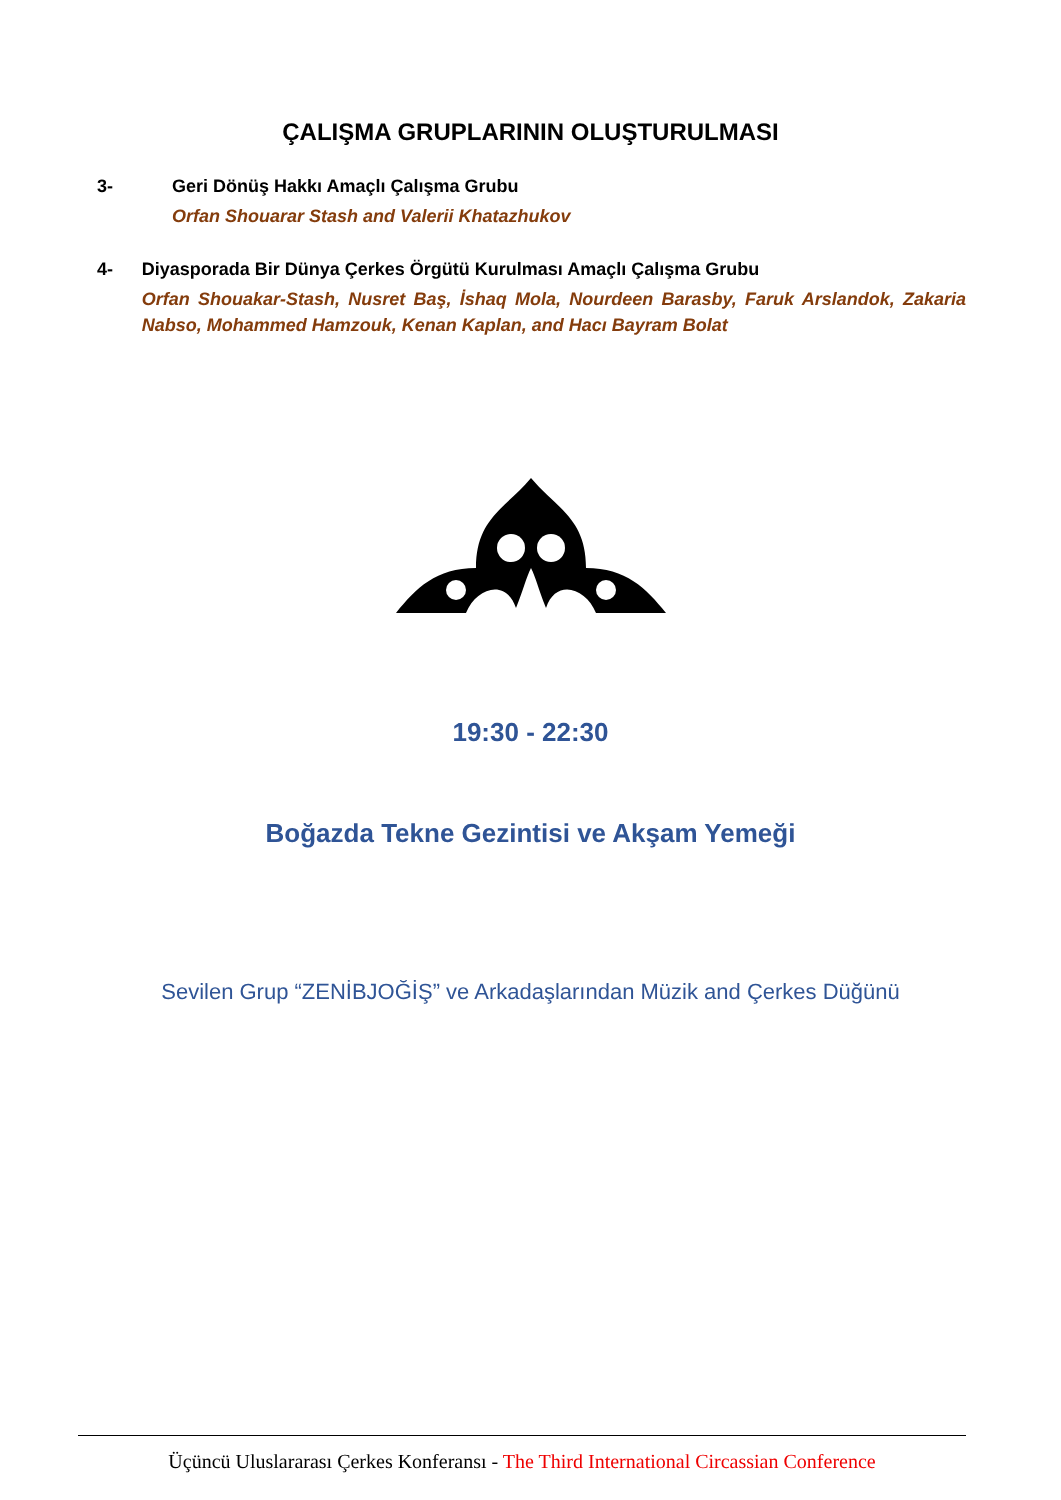ÇALIŞMA GRUPLARININ OLUŞTURULMASI
3- Geri Dönüş Hakkı Amaçlı Çalışma Grubu
Orfan Shouarar Stash and Valerii Khatazhukov
4- Diyasporada Bir Dünya Çerkes Örgütü Kurulması Amaçlı Çalışma Grubu
Orfan Shouakar-Stash, Nusret Baş, İshaq Mola, Nourdeen Barasby, Faruk Arslandok, Zakaria Nabso, Mohammed Hamzouk, Kenan Kaplan, and Hacı Bayram Bolat
19:30 - 22:30
Boğazda Tekne Gezintisi ve Akşam Yemeği
Sevilen Grup “ZENİBJOĞİŞ” ve Arkadaşlarından Müzik and Çerkes Düğünü
Üçüncü Uluslararası Çerkes Konferansı - The Third International Circassian Conference